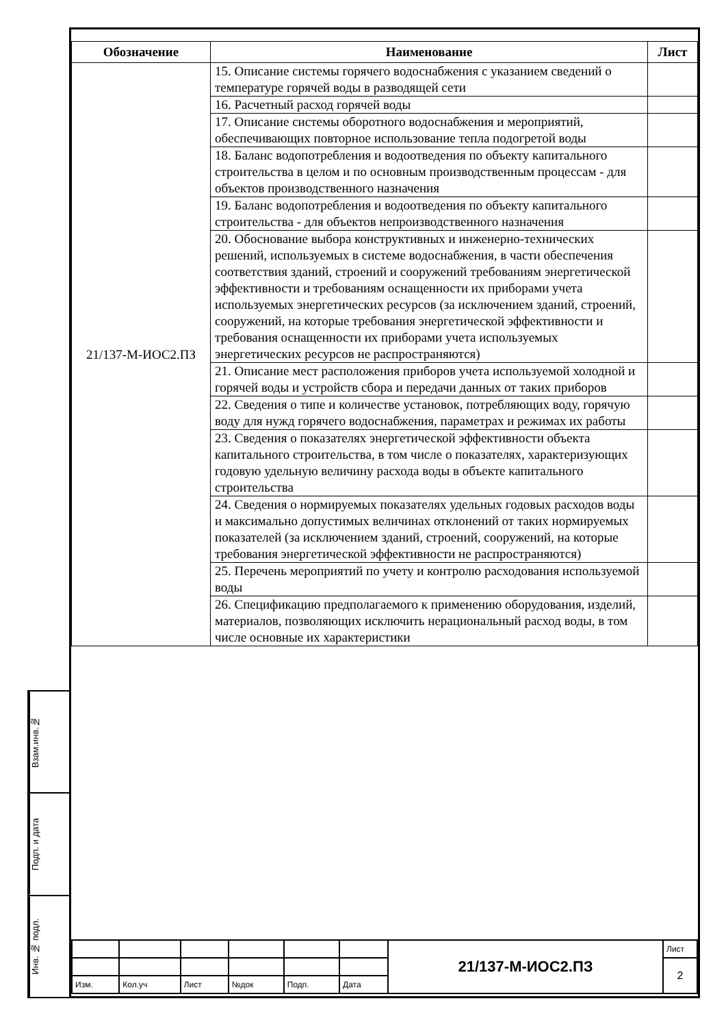Взам.инв.№
Подп. и дата
Инв. № подл.
| Обозначение | Наименование | Лист |
| --- | --- | --- |
| 21/137-М-ИОС2.ПЗ | 15. Описание системы горячего водоснабжения с указанием сведений о температуре горячей воды в разводящей сети | |
| | 16. Расчетный расход горячей воды | |
| | 17. Описание системы оборотного водоснабжения и мероприятий, обеспечивающих повторное использование тепла подогретой воды | |
| | 18. Баланс водопотребления и водоотведения по объекту капитального строительства в целом и по основным производственным процессам - для объектов производственного назначения | |
| | 19. Баланс водопотребления и водоотведения по объекту капитального строительства - для объектов непроизводственного назначения | |
| | 20. Обоснование выбора конструктивных и инженерно-технических решений, используемых в системе водоснабжения, в части обеспечения соответствия зданий, строений и сооружений требованиям энергетической эффективности и требованиям оснащенности их приборами учета используемых энергетических ресурсов (за исключением зданий, строений, сооружений, на которые требования энергетической эффективности и требования оснащенности их приборами учета используемых энергетических ресурсов не распространяются) | |
| | 21. Описание мест расположения приборов учета используемой холодной и горячей воды и устройств сбора и передачи данных от таких приборов | |
| | 22. Сведения о типе и количестве установок, потребляющих воду, горячую воду для нужд горячего водоснабжения, параметрах и режимах их работы | |
| | 23. Сведения о показателях энергетической эффективности объекта капитального строительства, в том числе о показателях, характеризующих годовую удельную величину расхода воды в объекте капитального строительства | |
| | 24. Сведения о нормируемых показателях удельных годовых расходов воды и максимально допустимых величинах отклонений от таких нормируемых показателей (за исключением зданий, строений, сооружений, на которые требования энергетической эффективности не распространяются) | |
| | 25. Перечень мероприятий по учету и контролю расходования используемой воды | |
| | 26. Спецификацию предполагаемого к применению оборудования, изделий, материалов, позволяющих исключить нерациональный расход воды, в том числе основные их характеристики | |
| | | | | | | 21/137-М-ИОС2.ПЗ | Лист |
| | | | | | | | 2 |
| Изм. | Кол.уч | Лист | №док | Подп. | Дата | | |